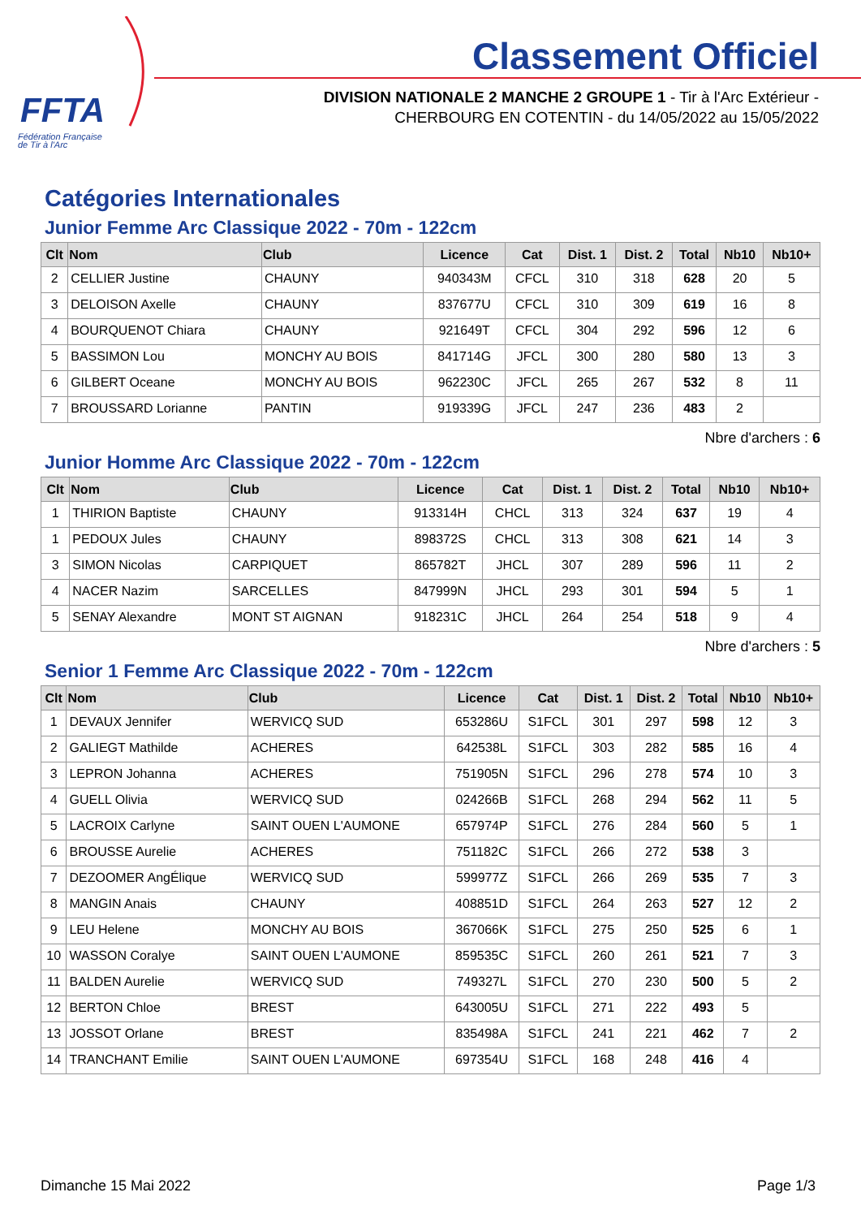FFTA
Fédération Française
de Tir à l'Arc
Classement Officiel
DIVISION NATIONALE 2 MANCHE 2 GROUPE 1 - Tir à l'Arc Extérieur -
CHERBOURG EN COTENTIN - du 14/05/2022 au 15/05/2022
Catégories Internationales
Junior Femme Arc Classique 2022 - 70m - 122cm
| Clt | Nom | Club | Licence | Cat | Dist. 1 | Dist. 2 | Total | Nb10 | Nb10+ |
| --- | --- | --- | --- | --- | --- | --- | --- | --- | --- |
| 2 | CELLIER Justine | CHAUNY | 940343M | CFCL | 310 | 318 | 628 | 20 | 5 |
| 3 | DELOISON Axelle | CHAUNY | 837677U | CFCL | 310 | 309 | 619 | 16 | 8 |
| 4 | BOURQUENOT Chiara | CHAUNY | 921649T | CFCL | 304 | 292 | 596 | 12 | 6 |
| 5 | BASSIMON Lou | MONCHY AU BOIS | 841714G | JFCL | 300 | 280 | 580 | 13 | 3 |
| 6 | GILBERT Oceane | MONCHY AU BOIS | 962230C | JFCL | 265 | 267 | 532 | 8 | 11 |
| 7 | BROUSSARD Lorianne | PANTIN | 919339G | JFCL | 247 | 236 | 483 | 2 | |
Nbre d'archers : 6
Junior Homme Arc Classique 2022 - 70m - 122cm
| Clt | Nom | Club | Licence | Cat | Dist. 1 | Dist. 2 | Total | Nb10 | Nb10+ |
| --- | --- | --- | --- | --- | --- | --- | --- | --- | --- |
| 1 | THIRION Baptiste | CHAUNY | 913314H | CHCL | 313 | 324 | 637 | 19 | 4 |
| 1 | PEDOUX Jules | CHAUNY | 898372S | CHCL | 313 | 308 | 621 | 14 | 3 |
| 3 | SIMON Nicolas | CARPIQUET | 865782T | JHCL | 307 | 289 | 596 | 11 | 2 |
| 4 | NACER Nazim | SARCELLES | 847999N | JHCL | 293 | 301 | 594 | 5 | 1 |
| 5 | SENAY Alexandre | MONT ST AIGNAN | 918231C | JHCL | 264 | 254 | 518 | 9 | 4 |
Nbre d'archers : 5
Senior 1 Femme Arc Classique 2022 - 70m - 122cm
| Clt | Nom | Club | Licence | Cat | Dist. 1 | Dist. 2 | Total | Nb10 | Nb10+ |
| --- | --- | --- | --- | --- | --- | --- | --- | --- | --- |
| 1 | DEVAUX Jennifer | WERVICQ SUD | 653286U | S1FCL | 301 | 297 | 598 | 12 | 3 |
| 2 | GALIEGT Mathilde | ACHERES | 642538L | S1FCL | 303 | 282 | 585 | 16 | 4 |
| 3 | LEPRON Johanna | ACHERES | 751905N | S1FCL | 296 | 278 | 574 | 10 | 3 |
| 4 | GUELL Olivia | WERVICQ SUD | 024266B | S1FCL | 268 | 294 | 562 | 11 | 5 |
| 5 | LACROIX Carlyne | SAINT OUEN L'AUMONE | 657974P | S1FCL | 276 | 284 | 560 | 5 | 1 |
| 6 | BROUSSE Aurelie | ACHERES | 751182C | S1FCL | 266 | 272 | 538 | 3 | |
| 7 | DEZOOMER AngÉlique | WERVICQ SUD | 599977Z | S1FCL | 266 | 269 | 535 | 7 | 3 |
| 8 | MANGIN Anais | CHAUNY | 408851D | S1FCL | 264 | 263 | 527 | 12 | 2 |
| 9 | LEU Helene | MONCHY AU BOIS | 367066K | S1FCL | 275 | 250 | 525 | 6 | 1 |
| 10 | WASSON Coralye | SAINT OUEN L'AUMONE | 859535C | S1FCL | 260 | 261 | 521 | 7 | 3 |
| 11 | BALDEN Aurelie | WERVICQ SUD | 749327L | S1FCL | 270 | 230 | 500 | 5 | 2 |
| 12 | BERTON Chloe | BREST | 643005U | S1FCL | 271 | 222 | 493 | 5 | |
| 13 | JOSSOT Orlane | BREST | 835498A | S1FCL | 241 | 221 | 462 | 7 | 2 |
| 14 | TRANCHANT Emilie | SAINT OUEN L'AUMONE | 697354U | S1FCL | 168 | 248 | 416 | 4 | |
Dimanche 15 Mai 2022 Page 1/3